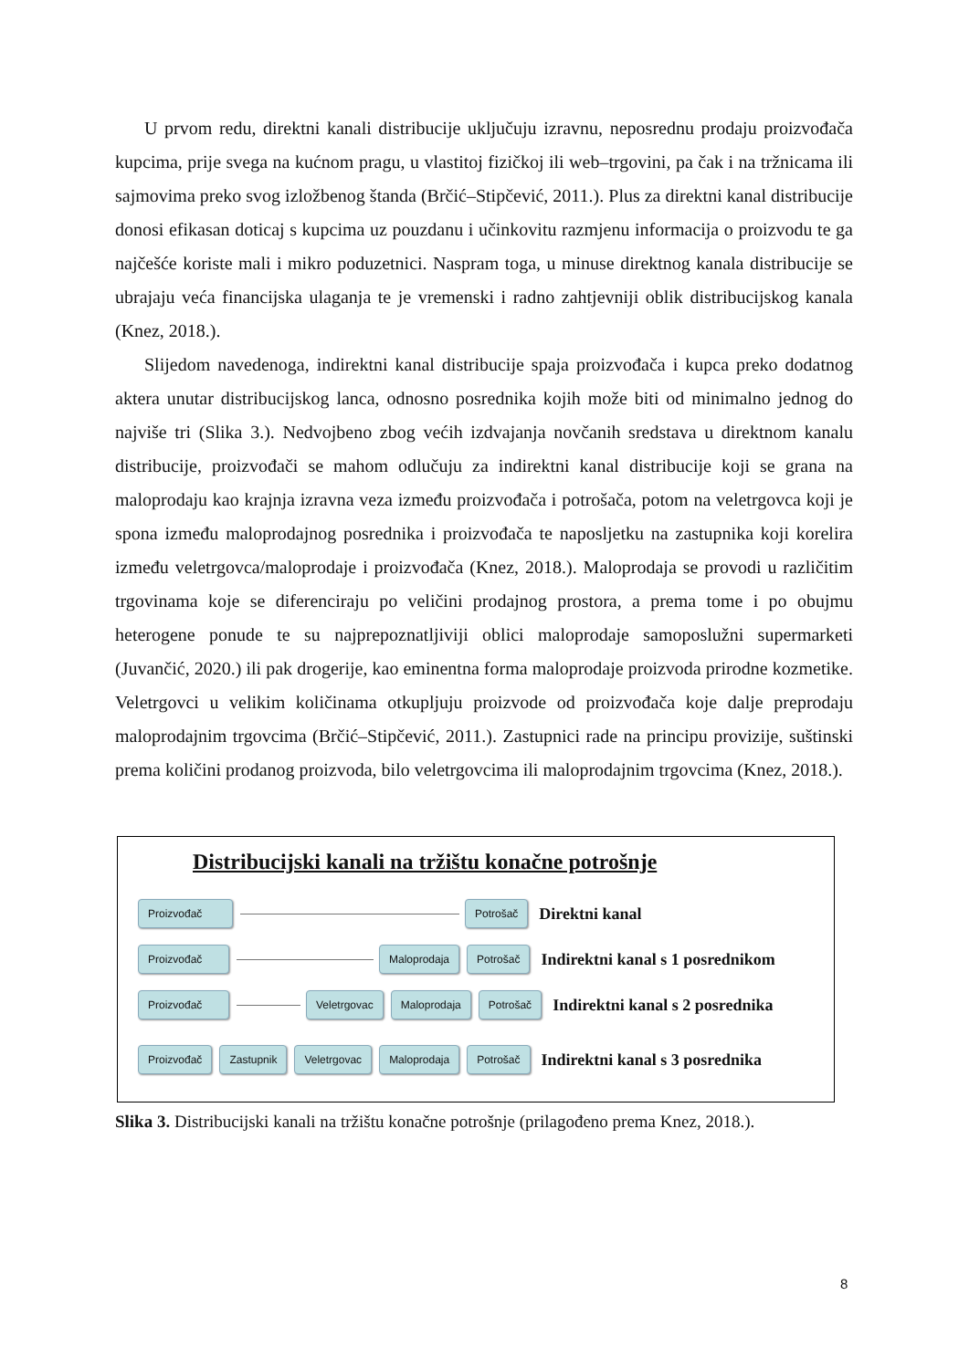U prvom redu, direktni kanali distribucije uključuju izravnu, neposrednu prodaju proizvođača kupcima, prije svega na kućnom pragu, u vlastitoj fizičkoj ili web–trgovini, pa čak i na tržnicama ili sajmovima preko svog izložbenog štanda (Brčić–Stipčević, 2011.). Plus za direktni kanal distribucije donosi efikasan doticaj s kupcima uz pouzdanu i učinkovitu razmjenu informacija o proizvodu te ga najčešće koriste mali i mikro poduzetnici. Naspram toga, u minuse direktnog kanala distribucije se ubrajaju veća financijska ulaganja te je vremenski i radno zahtjevniji oblik distribucijskog kanala (Knez, 2018.).
Slijedom navedenoga, indirektni kanal distribucije spaja proizvođača i kupca preko dodatnog aktera unutar distribucijskog lanca, odnosno posrednika kojih može biti od minimalno jednog do najviše tri (Slika 3.). Nedvojbeno zbog većih izdvajanja novčanih sredstava u direktnom kanalu distribucije, proizvođači se mahom odlučuju za indirektni kanal distribucije koji se grana na maloprodaju kao krajnja izravna veza između proizvođača i potrošača, potom na veletrgovca koji je spona između maloprodajnog posrednika i proizvođača te naposljetku na zastupnika koji korelira između veletrgovca/maloprodaje i proizvođača (Knez, 2018.). Maloprodaja se provodi u različitim trgovinama koje se diferenciraju po veličini prodajnog prostora, a prema tome i po obujmu heterogene ponude te su najprepoznatljiviji oblici maloprodaje samoposlužni supermarketi (Juvančić, 2020.) ili pak drogerije, kao eminentna forma maloprodaje proizvoda prirodne kozmetike. Veletrgovci u velikim količinama otkupljuju proizvode od proizvođača koje dalje preprodaju maloprodajnim trgovcima (Brčić–Stipčević, 2011.). Zastupnici rade na principu provizije, suštinski prema količini prodanog proizvoda, bilo veletrgovcima ili maloprodajnim trgovcima (Knez, 2018.).
Distribucijski kanali na tržištu konačne potrošnje
Proizvođač Potrošač Direktni kanal
Proizvođač Maloprodaja Potrošač Indirektni kanal s 1 posrednikom
Proizvođač Veletrgovac Maloprodaja Potrošač Indirektni kanal s 2 posrednika
Proizvođač Zastupnik Veletrgovac Maloprodaja Potrošač Indirektni kanal s 3 posrednika
Slika 3. Distribucijski kanali na tržištu konačne potrošnje (prilagođeno prema Knez, 2018.).
8